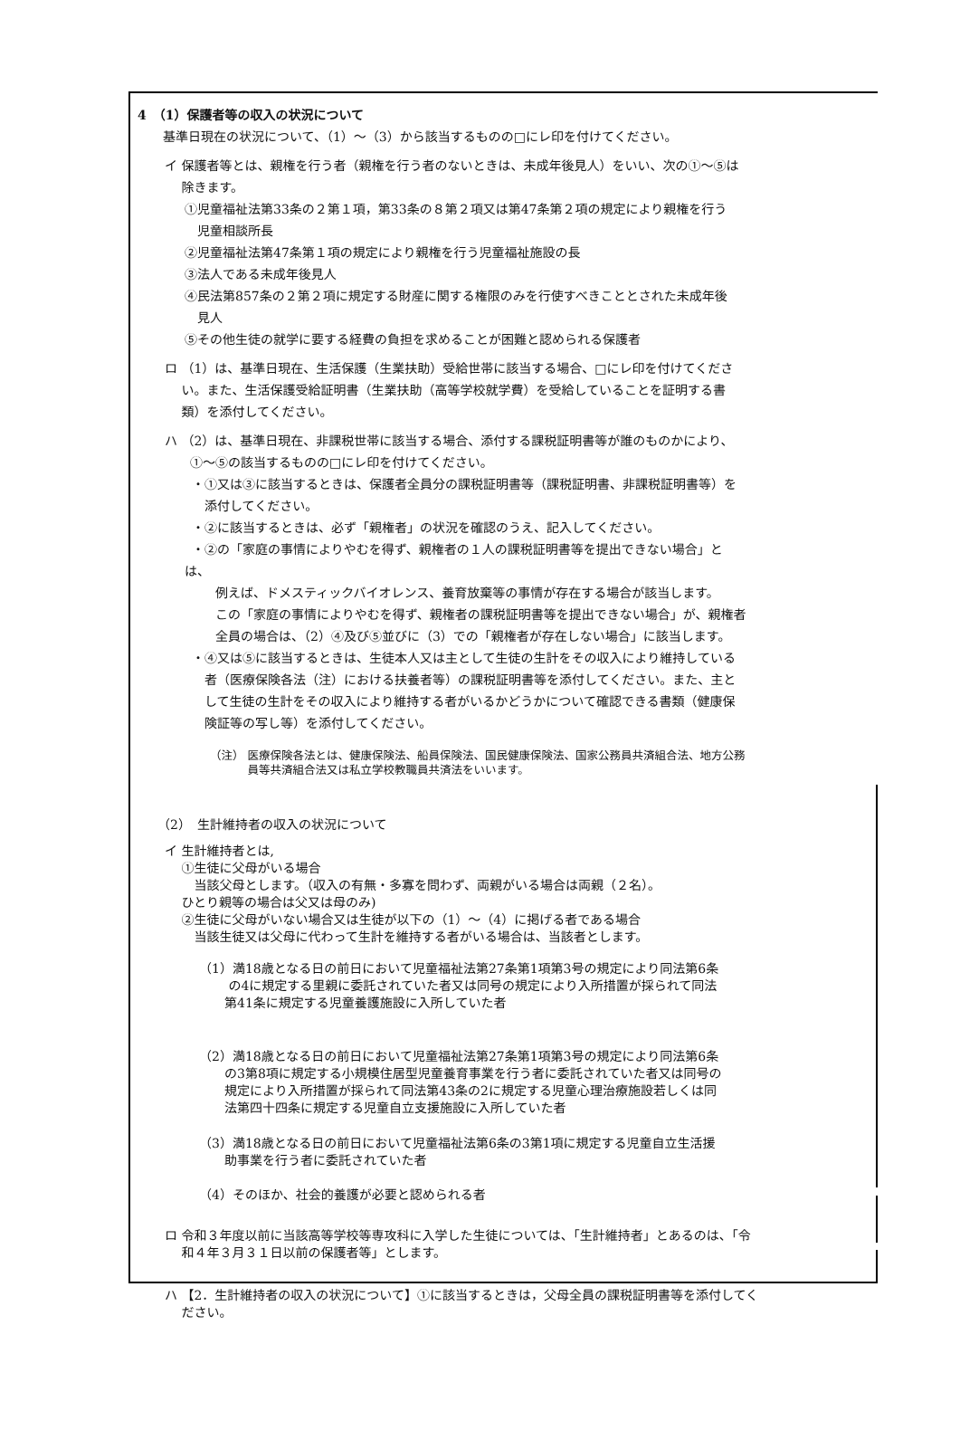4　（1）保護者等の収入の状況について
基準日現在の状況について、（1）～（3）から該当するものの□にレ印を付けてください。
イ 保護者等とは、親権を行う者（親権を行う者のないときは、未成年後見人）をいい、次の①～⑤は
　 除きます。
①児童福祉法第33条の２第１項，第33条の８第２項又は第47条第２項の規定により親権を行う
　児童相談所長
②児童福祉法第47条第１項の規定により親権を行う児童福祉施設の長
③法人である未成年後見人
④民法第857条の２第２項に規定する財産に関する権限のみを行使すべきこととされた未成年後
　見人
⑤その他生徒の就学に要する経費の負担を求めることが困難と認められる保護者
ロ （1）は、基準日現在、生活保護（生業扶助）受給世帯に該当する場合、□にレ印を付けてくださ
　 い。また、生活保護受給証明書（生業扶助（高等学校就学費）を受給していることを証明する書
　 類）を添付してください。
ハ （2）は、基準日現在、非課税世帯に該当する場合、添付する課税証明書等が誰のものかにより、
　　①～⑤の該当するものの□にレ印を付けてください。
・①又は③に該当するときは、保護者全員分の課税証明書等（課税証明書、非課税証明書等）を
　添付してください。
・②に該当するときは、必ず「親権者」の状況を確認のうえ、記入してください。
・②の「家庭の事情によりやむを得ず、親権者の１人の課税証明書等を提出できない場合」と
は、
例えば、ドメスティックバイオレンス、養育放棄等の事情が存在する場合が該当します。
この「家庭の事情によりやむを得ず、親権者の課税証明書等を提出できない場合」が、親権者
全員の場合は、（2）④及び⑤並びに（3）での「親権者が存在しない場合」に該当します。
・④又は⑤に該当するときは、生徒本人又は主として生徒の生計をその収入により維持している
　者（医療保険各法（注）における扶養者等）の課税証明書等を添付してください。また、主と
　して生徒の生計をその収入により維持する者がいるかどうかについて確認できる書類（健康保
　険証等の写し等）を添付してください。
（注） 医療保険各法とは、健康保険法、船員保険法、国民健康保険法、国家公務員共済組合法、地方公務
　　　 員等共済組合法又は私立学校教職員共済法をいいます。
（2）　生計維持者の収入の状況について
イ 生計維持者とは,
　 ①生徒に父母がいる場合
　 　当該父母とします。（収入の有無・多寡を問わず、両親がいる場合は両親（２名）。
　 ひとり親等の場合は父又は母のみ)
　 ②生徒に父母がいない場合又は生徒が以下の（1）～（4）に掲げる者である場合
　 　当該生徒又は父母に代わって生計を維持する者がいる場合は、当該者とします。
（1）満18歳となる日の前日において児童福祉法第27条第1項第3号の規定により同法第6条
　　 の4に規定する里親に委託されていた者又は同号の規定により入所措置が採られて同法
　　第41条に規定する児童養護施設に入所していた者
（2）満18歳となる日の前日において児童福祉法第27条第1項第3号の規定により同法第6条
　　の3第8項に規定する小規模住居型児童養育事業を行う者に委託されていた者又は同号の
　　規定により入所措置が採られて同法第43条の2に規定する児童心理治療施設若しくは同
　　法第四十四条に規定する児童自立支援施設に入所していた者
（3）満18歳となる日の前日において児童福祉法第6条の3第1項に規定する児童自立生活援
　　助事業を行う者に委託されていた者
（4）そのほか、社会的養護が必要と認められる者
ロ 令和３年度以前に当該高等学校等専攻科に入学した生徒については、「生計維持者」とあるのは、「令
　 和４年３月３１日以前の保護者等」とします。
ハ 【2．生計維持者の収入の状況について】①に該当するときは，父母全員の課税証明書等を添付してく
　 ださい。